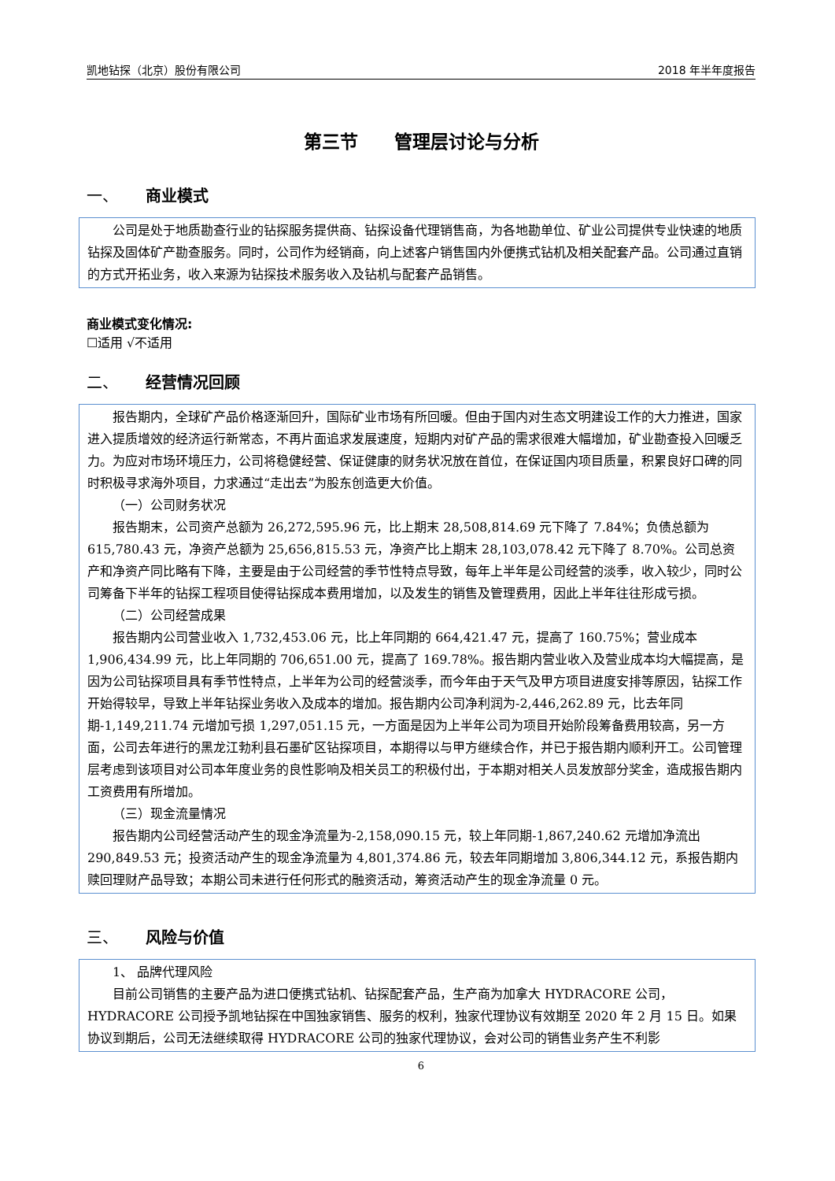凯地钻探（北京）股份有限公司 2018 年半年度报告
第三节　　管理层讨论与分析
一、 商业模式
公司是处于地质勘查行业的钻探服务提供商、钻探设备代理销售商，为各地勘单位、矿业公司提供专业快速的地质钻探及固体矿产勘查服务。同时，公司作为经销商，向上述客户销售国内外便携式钻机及相关配套产品。公司通过直销的方式开拓业务，收入来源为钻探技术服务收入及钻机与配套产品销售。
商业模式变化情况:
☐适用 √不适用
二、 经营情况回顾
报告期内，全球矿产品价格逐渐回升，国际矿业市场有所回暖。但由于国内对生态文明建设工作的大力推进，国家进入提质增效的经济运行新常态，不再片面追求发展速度，短期内对矿产品的需求很难大幅增加，矿业勘查投入回暖乏力。为应对市场环境压力，公司将稳健经营、保证健康的财务状况放在首位，在保证国内项目质量，积累良好口碑的同时积极寻求海外项目，力求通过“走出去”为股东创造更大价值。
（一）公司财务状况
报告期末，公司资产总额为 26,272,595.96 元，比上期末 28,508,814.69 元下降了 7.84%；负债总额为 615,780.43 元，净资产总额为 25,656,815.53 元，净资产比上期末 28,103,078.42 元下降了 8.70%。公司总资产和净资产同比略有下降，主要是由于公司经营的季节性特点导致，每年上半年是公司经营的淡季，收入较少，同时公司筹备下半年的钻探工程项目使得钻探成本费用增加，以及发生的销售及管理费用，因此上半年往往形成亏损。
（二）公司经营成果
报告期内公司营业收入 1,732,453.06 元，比上年同期的 664,421.47 元，提高了 160.75%；营业成本 1,906,434.99 元，比上年同期的 706,651.00 元，提高了 169.78%。报告期内营业收入及营业成本均大幅提高，是因为公司钻探项目具有季节性特点，上半年为公司的经营淡季，而今年由于天气及甲方项目进度安排等原因，钻探工作开始得较早，导致上半年钻探业务收入及成本的增加。报告期内公司净利润为-2,446,262.89 元，比去年同期-1,149,211.74 元增加亏损 1,297,051.15 元，一方面是因为上半年公司为项目开始阶段筹备费用较高，另一方面，公司去年进行的黑龙江勃利县石墨矿区钻探项目，本期得以与甲方继续合作，并已于报告期内顺利开工。公司管理层考虑到该项目对公司本年度业务的良性影响及相关员工的积极付出，于本期对相关人员发放部分奖金，造成报告期内工资费用有所增加。
（三）现金流量情况
报告期内公司经营活动产生的现金净流量为-2,158,090.15 元，较上年同期-1,867,240.62 元增加净流出 290,849.53 元；投资活动产生的现金净流量为 4,801,374.86 元，较去年同期增加 3,806,344.12 元，系报告期内赎回理财产品导致；本期公司未进行任何形式的融资活动，筹资活动产生的现金净流量 0 元。
三、 风险与价值
1、 品牌代理风险
目前公司销售的主要产品为进口便携式钻机、钻探配套产品，生产商为加拿大 HYDRACORE 公司，HYDRACORE 公司授予凯地钻探在中国独家销售、服务的权利，独家代理协议有效期至 2020 年 2 月 15 日。如果协议到期后，公司无法继续取得 HYDRACORE 公司的独家代理协议，会对公司的销售业务产生不利影
6